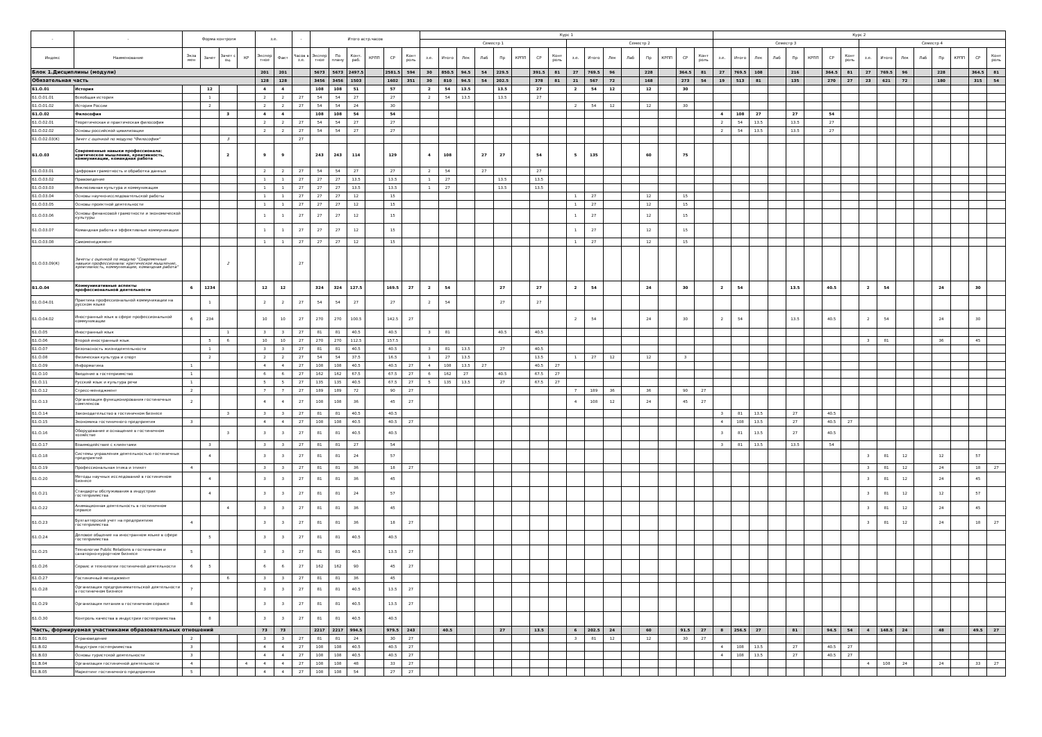| - | - | Форма контроля | | | | з.е. | | - | Итого астр.часов | | | | | | Курс 1 | | | | | | | | | | | | | | | | Курс 2 | | | | | | | | | | | | | | | |
| --- | --- | --- | --- | --- | --- | --- | --- | --- | --- | --- | --- | --- | --- | --- | --- | --- | --- | --- | --- | --- | --- | --- | --- | --- | --- | --- | --- | --- | --- | --- | --- | --- | --- | --- | --- | --- | --- | --- | --- | --- | --- | --- | --- | --- | --- | --- |
| | | | | | | | | | | | | | | | Семестр 1 | | | | | | | | Семестр 2 | | | | | | | | Семестр 3 | | | | | | | | Семестр 4 | | | | | | | |
| Индекс | Наименование | Экза мен | Зачет | Зачет с оц. | КР | Экспер тное | Факт | Часов в з.е. | Экспер тное | По плану | Конт. раб. | КРПП | СР | Конт роль | з.е. | Итого | Лек | Лаб | Пр | КРПП | СР | Конт роль | з.е. | Итого | Лек | Лаб | Пр | КРПП | СР | Конт роль | з.е. | Итого | Лек | Лаб | Пр | КРПП | СР | Конт роль | з.е. | Итого | Лек | Лаб | Пр | КРПП | СР | Конт роль |
| Блок 1.Дисциплины (модули) | | | | | | 201 | 201 | | 5673 | 5673 | 2497.5 | | 2581.5 | 594 | 30 | 850.5 | 94.5 | 54 | 229.5 | | 391.5 | 81 | 27 | 769.5 | 96 | | 228 | | 364.5 | 81 | 27 | 769.5 | 108 | | 216 | | 364.5 | 81 | 27 | 769.5 | 96 | | 228 | | 364.5 | 81 |
| Обязательная часть | | | | | | 128 | 128 | | 3456 | 3456 | 1503 | | 1602 | 351 | 30 | 810 | 94.5 | 54 | 202.5 | | 378 | 81 | 21 | 567 | 72 | | 168 | | 273 | 54 | 19 | 513 | 81 | | 135 | | 270 | 27 | 23 | 621 | 72 | | 180 | | 315 | 54 |
| Б1.О.01 | История | | 12 | | | 4 | 4 | | 108 | 108 | 51 | | 57 | | 2 | 54 | 13.5 | | 13.5 | | 27 | | 2 | 54 | 12 | | 12 | | 30 | | | | | | | | | | | | | | | | | |
| Б1.О.01.01 | Всеобщая история | | 1 | | | 2 | 2 | 27 | 54 | 54 | 27 | | 27 | | 2 | 54 | 13.5 | | 13.5 | | 27 | | | | | | | | | | | | | | | | | | | | | | | | | |
| Б1.О.01.02 | История России | | 2 | | | 2 | 2 | 27 | 54 | 54 | 24 | | 30 | | | | | | | | | | 2 | 54 | 12 | | 12 | | 30 | | | | | | | | | | | | | | | | | |
| Б1.О.02 | Философия | | | 3 | | 4 | 4 | | 108 | 108 | 54 | | 54 | | | | | | | | | | | | | | | | | | 4 | 108 | 27 | | 27 | | 54 | | | | | | | | | |
| Б1.О.02.01 | Теоретическая и практическая философия | | | | | 2 | 2 | 27 | 54 | 54 | 27 | | 27 | | | | | | | | | | | | | | | | | | 2 | 54 | 13.5 | | 13.5 | | 27 | | | | | | | | | |
| Б1.О.02.02 | Основы российской цивилизации | | | | | 2 | 2 | 27 | 54 | 54 | 27 | | 27 | | | | | | | | | | | | | | | | | | 2 | 54 | 13.5 | | 13.5 | | 27 | | | | | | | | | |
| Б1.О.02.03(К) | Зачет с оценкой по модулю "Философия" | | | 3 | | | | 27 | | | | | | | | | | | | | | | | | | | | | | | | | | | | | | | | | | | | | | |
| Б1.О.03 | Современные навыки профессионала: критическое мышление, креативность, коммуникации, командная работа | | | 2 | | 9 | 9 | | 243 | 243 | 114 | | 129 | | 4 | 108 | | 27 | 27 | | 54 | | 5 | 135 | | | 60 | | 75 | | | | | | | | | | | | | | | | | |
| Б1.О.03.01 | Цифровая грамотность и обработка данных | | | | | 2 | 2 | 27 | 54 | 54 | 27 | | 27 | | 2 | 54 | | 27 | | | 27 | | | | | | | | | | | | | | | | | | | | | | | | | |
| Б1.О.03.02 | Правоведение | | | | | 1 | 1 | 27 | 27 | 27 | 13.5 | | 13.5 | | 1 | 27 | | | 13.5 | | 13.5 | | | | | | | | | | | | | | | | | | | | | | | | | |
| Б1.О.03.03 | Инклюзивная культура и коммуникация | | | | | 1 | 1 | 27 | 27 | 27 | 13.5 | | 13.5 | | 1 | 27 | | | 13.5 | | 13.5 | | | | | | | | | | | | | | | | | | | | | | | | | |
| Б1.О.03.04 | Основы научно-исследовательской работы | | | | | 1 | 1 | 27 | 27 | 27 | 12 | | 15 | | | | | | | | | | 1 | 27 | | | 12 | | 15 | | | | | | | | | | | | | | | | | |
| Б1.О.03.05 | Основы проектной деятельности | | | | | 1 | 1 | 27 | 27 | 27 | 12 | | 15 | | | | | | | | | | 1 | 27 | | | 12 | | 15 | | | | | | | | | | | | | | | | | |
| Б1.О.03.06 | Основы финансовой грамотности и экономической культуры | | | | | 1 | 1 | 27 | 27 | 27 | 12 | | 15 | | | | | | | | | | 1 | 27 | | | 12 | | 15 | | | | | | | | | | | | | | | | | |
| Б1.О.03.07 | Командная работа и эффективные коммуникации | | | | | 1 | 1 | 27 | 27 | 27 | 12 | | 15 | | | | | | | | | | 1 | 27 | | | 12 | | 15 | | | | | | | | | | | | | | | | | |
| Б1.О.03.08 | Самоменеджмент | | | | | 1 | 1 | 27 | 27 | 27 | 12 | | 15 | | | | | | | | | | 1 | 27 | | | 12 | | 15 | | | | | | | | | | | | | | | | | |
| Б1.О.03.09(К) | Зачеты с оценкой по модулю "Современные навыки профессионала: критическое мышление, креативность, коммуникации, командная работа" | | | 2 | | | | 27 | | | | | | | | | | | | | | | | | | | | | | | | | | | | | | | | | | | | | | |
| Б1.О.04 | Коммуникативные аспекты профессиональной деятельности | 6 | 1234 | | | 12 | 12 | | 324 | 324 | 127.5 | | 169.5 | 27 | 2 | 54 | | | 27 | | 27 | | 2 | 54 | | | 24 | | 30 | | 2 | 54 | | | 13.5 | | 40.5 | | 2 | 54 | | | 24 | | 30 | |
| Б1.О.04.01 | Практика профессиональной коммуникации на русском языке | | 1 | | | 2 | 2 | 27 | 54 | 54 | 27 | | 27 | | 2 | 54 | | | 27 | | 27 | | | | | | | | | | | | | | | | | | | | | | | | | |
| Б1.О.04.02 | Иностранный язык в сфере профессиональной коммуникации | 6 | 234 | | | 10 | 10 | 27 | 270 | 270 | 100.5 | | 142.5 | 27 | | | | | | | | | 2 | 54 | | | 24 | | 30 | | 2 | 54 | | | 13.5 | | 40.5 | | 2 | 54 | | | 24 | | 30 | |
| Б1.О.05 | Иностранный язык | | | 1 | | 3 | 3 | 27 | 81 | 81 | 40.5 | | 40.5 | | 3 | 81 | | | 40.5 | | 40.5 | | | | | | | | | | | | | | | | | | | | | | | | | |
| Б1.О.06 | Второй иностранный язык | | 5 | 6 | | 10 | 10 | 27 | 270 | 270 | 112.5 | | 157.5 | | | | | | | | | | | | | | | | | | | | | | | | | | 3 | 81 | | | 36 | | 45 | |
| Б1.О.07 | Безопасность жизнедеятельности | | 1 | | | 3 | 3 | 27 | 81 | 81 | 40.5 | | 40.5 | | 3 | 81 | 13.5 | | 27 | | 40.5 | | | | | | | | | | | | | | | | | | | | | | | | | |
| Б1.О.08 | Физическая культура и спорт | | 2 | | | 2 | 2 | 27 | 54 | 54 | 37.5 | | 16.5 | | 1 | 27 | 13.5 | | | | 13.5 | | 1 | 27 | 12 | | 12 | | 3 | | | | | | | | | | | | | | | | | |
| Б1.О.09 | Информатика | 1 | | | | 4 | 4 | 27 | 108 | 108 | 40.5 | | 40.5 | 27 | 4 | 108 | 13.5 | 27 | | | 40.5 | 27 | | | | | | | | | | | | | | | | | | | | | | | | |
| Б1.О.10 | Введение в гостеприимство | 1 | | | | 6 | 6 | 27 | 162 | 162 | 67.5 | | 67.5 | 27 | 6 | 162 | 27 | | 40.5 | | 67.5 | 27 | | | | | | | | | | | | | | | | | | | | | | | | |
| Б1.О.11 | Русский язык и культура речи | 1 | | | | 5 | 5 | 27 | 135 | 135 | 40.5 | | 67.5 | 27 | 5 | 135 | 13.5 | | 27 | | 67.5 | 27 | | | | | | | | | | | | | | | | | | | | | | | | |
| Б1.О.12 | Стресс-менеджмент | 2 | | | | 7 | 7 | 27 | 189 | 189 | 72 | | 90 | 27 | | | | | | | | | 7 | 189 | 36 | | 36 | | 90 | 27 | | | | | | | | | | | | | | | | |
| Б1.О.13 | Организация функционирования гостиничных комплексов | 2 | | | | 4 | 4 | 27 | 108 | 108 | 36 | | 45 | 27 | | | | | | | | | 4 | 108 | 12 | | 24 | | 45 | 27 | | | | | | | | | | | | | | | | |
| Б1.О.14 | Законодательство в гостиничном бизнесе | | | 3 | | 3 | 3 | 27 | 81 | 81 | 40.5 | | 40.5 | | | | | | | | | | | | | | | | | | 3 | 81 | 13.5 | | 27 | | 40.5 | | | | | | | | | |
| Б1.О.15 | Экономика гостиничного предприятия | 3 | | | | 4 | 4 | 27 | 108 | 108 | 40.5 | | 40.5 | 27 | | | | | | | | | | | | | | | | | 4 | 108 | 13.5 | | 27 | | 40.5 | 27 | | | | | | | | |
| Б1.О.16 | Оборудование и оснащение в гостиничном хозяйстве | | | 3 | | 3 | 3 | 27 | 81 | 81 | 40.5 | | 40.5 | | | | | | | | | | | | | | | | | | 3 | 81 | 13.5 | | 27 | | 40.5 | | | | | | | | | |
| Б1.О.17 | Взаимодействие с клиентами | | 3 | | | 3 | 3 | 27 | 81 | 81 | 27 | | 54 | | | | | | | | | | | | | | | | | | 3 | 81 | 13.5 | | 13.5 | | 54 | | | | | | | | | |
| Б1.О.18 | Системы управления деятельностью гостиничных предприятий | | 4 | | | 3 | 3 | 27 | 81 | 81 | 24 | | 57 | | | | | | | | | | | | | | | | | | | | | | | | | | 3 | 81 | 12 | | 12 | | 57 | |
| Б1.О.19 | Профессиональная этика и этикет | 4 | | | | 3 | 3 | 27 | 81 | 81 | 36 | | 18 | 27 | | | | | | | | | | | | | | | | | | | | | | | | | 3 | 81 | 12 | | 24 | | 18 | 27 |
| Б1.О.20 | Методы научных исследований в гостиничном бизнесе | | 4 | | | 3 | 3 | 27 | 81 | 81 | 36 | | 45 | | | | | | | | | | | | | | | | | | | | | | | | | | 3 | 81 | 12 | | 24 | | 45 | |
| Б1.О.21 | Стандарты обслуживания в индустрии гостеприимства | | 4 | | | 3 | 3 | 27 | 81 | 81 | 24 | | 57 | | | | | | | | | | | | | | | | | | | | | | | | | | 3 | 81 | 12 | | 12 | | 57 | |
| Б1.О.22 | Анимационная деятельность в гостиничном сервисе | | | 4 | | 3 | 3 | 27 | 81 | 81 | 36 | | 45 | | | | | | | | | | | | | | | | | | | | | | | | | | 3 | 81 | 12 | | 24 | | 45 | |
| Б1.О.23 | Бухгалтерский учет на предприятиях гостеприимства | 4 | | | | 3 | 3 | 27 | 81 | 81 | 36 | | 18 | 27 | | | | | | | | | | | | | | | | | | | | | | | | | 3 | 81 | 12 | | 24 | | 18 | 27 |
| Б1.О.24 | Деловое общение на иностранном языке в сфере гостеприимства | | 5 | | | 3 | 3 | 27 | 81 | 81 | 40.5 | | 40.5 | | | | | | | | | | | | | | | | | | | | | | | | | | | | | | | | | |
| Б1.О.25 | Технологии Public Relations в гостиничном и санаторно-курортном бизнесе | 5 | | | | 3 | 3 | 27 | 81 | 81 | 40.5 | | 13.5 | 27 | | | | | | | | | | | | | | | | | | | | | | | | | | | | | | | | |
| Б1.О.26 | Сервис и технологии гостиничной деятельности | 6 | 5 | | | 6 | 6 | 27 | 162 | 162 | 90 | | 45 | 27 | | | | | | | | | | | | | | | | | | | | | | | | | | | | | | | | |
| Б1.О.27 | Гостиничный менеджмент | | | 6 | | 3 | 3 | 27 | 81 | 81 | 36 | | 45 | | | | | | | | | | | | | | | | | | | | | | | | | | | | | | | | | |
| Б1.О.28 | Организация предпринимательской деятельности в гостиничном бизнесе | 7 | | | | 3 | 3 | 27 | 81 | 81 | 40.5 | | 13.5 | 27 | | | | | | | | | | | | | | | | | | | | | | | | | | | | | | | | |
| Б1.О.29 | Организация питания в гостиничном сервисе | 8 | | | | 3 | 3 | 27 | 81 | 81 | 40.5 | | 13.5 | 27 | | | | | | | | | | | | | | | | | | | | | | | | | | | | | | | | |
| Б1.О.30 | Контроль качества в индустрии гостеприимства | | 8 | | | 3 | 3 | 27 | 81 | 81 | 40.5 | | 40.5 | | | | | | | | | | | | | | | | | | | | | | | | | | | | | | | | | |
| Часть, формируемая участниками образовательных отношений | | | | | | 73 | 73 | | 2217 | 2217 | 994.5 | | 979.5 | 243 | | 40.5 | | | 27 | | 13.5 | | 6 | 202.5 | 24 | | 60 | | 91.5 | 27 | 8 | 256.5 | 27 | | 81 | | 94.5 | 54 | 4 | 148.5 | 24 | | 48 | | 49.5 | 27 |
| Б1.В.01 | Страноведение | 2 | | | | 3 | 3 | 27 | 81 | 81 | 24 | | 30 | 27 | | | | | | | | | 3 | 81 | 12 | | 12 | | 30 | 27 | | | | | | | | | | | | | | | | |
| Б1.В.02 | Индустрия гостеприимства | 3 | | | | 4 | 4 | 27 | 108 | 108 | 40.5 | | 40.5 | 27 | | | | | | | | | | | | | | | | | 4 | 108 | 13.5 | | 27 | | 40.5 | 27 | | | | | | | | |
| Б1.В.03 | Основы туристской деятельности | 3 | | | | 4 | 4 | 27 | 108 | 108 | 40.5 | | 40.5 | 27 | | | | | | | | | | | | | | | | | 4 | 108 | 13.5 | | 27 | | 40.5 | 27 | | | | | | | | |
| Б1.В.04 | Организация гостиничной деятельности | 4 | | | 4 | 4 | 4 | 27 | 108 | 108 | 48 | | 33 | 27 | | | | | | | | | | | | | | | | | | | | | | | | | 4 | 108 | 24 | | 24 | | 33 | 27 |
| Б1.В.05 | Маркетинг гостиничного предприятия | 5 | | | | 4 | 4 | 27 | 108 | 108 | 54 | | 27 | 27 | | | | | | | | | | | | | | | | | | | | | | | | | | | | | | | | |